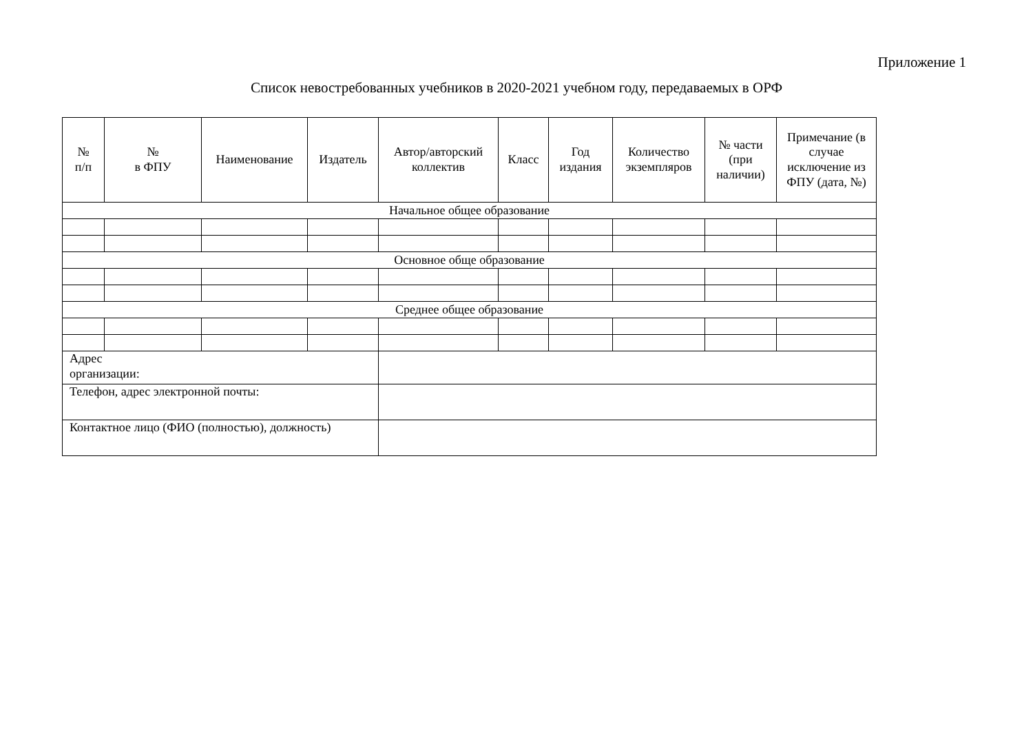Приложение 1
Список невостребованных учебников в 2020-2021 учебном году, передаваемых в ОРФ
| № п/п | № в ФПУ | Наименование | Издатель | Автор/авторский коллектив | Класс | Год издания | Количество экземпляров | № части (при наличии) | Примечание (в случае исключение из ФПУ (дата, №) |
| --- | --- | --- | --- | --- | --- | --- | --- | --- | --- |
| Начальное общее образование | | | | | | | | | |
| Основное обще образование | | | | | | | | | |
| Среднее общее образование | | | | | | | | | |
| Адрес организации: | | | | | | | | | |
| Телефон, адрес электронной почты: | | | | | | | | | |
| Контактное лицо (ФИО (полностью), должность) | | | | | | | | | |